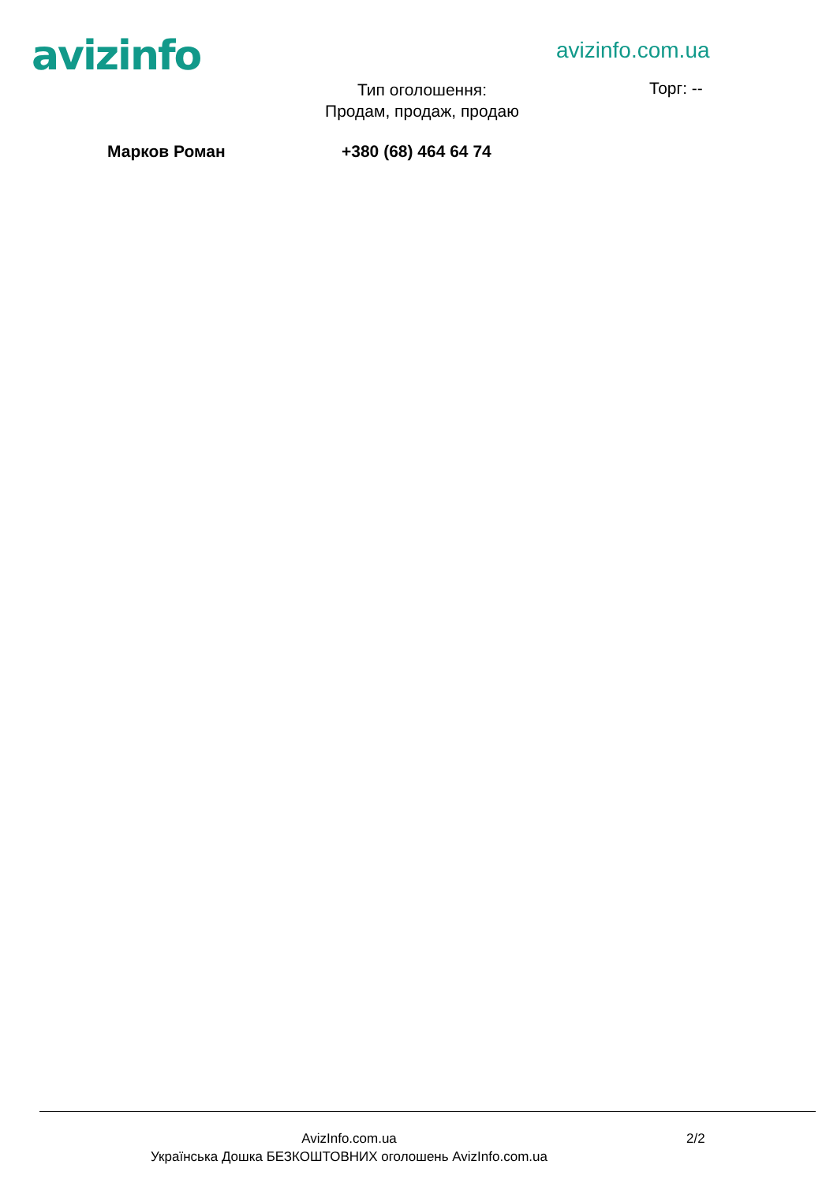avizinfo avizinfo.com.ua
Тип оголошення:
Продам, продаж, продаю
Торг: --
Марков Роман +380 (68) 464 64 74
AvizInfo.com.ua
Українська Дошка БЕЗКОШТОВНИХ оголошень AvizInfo.com.ua
2/2